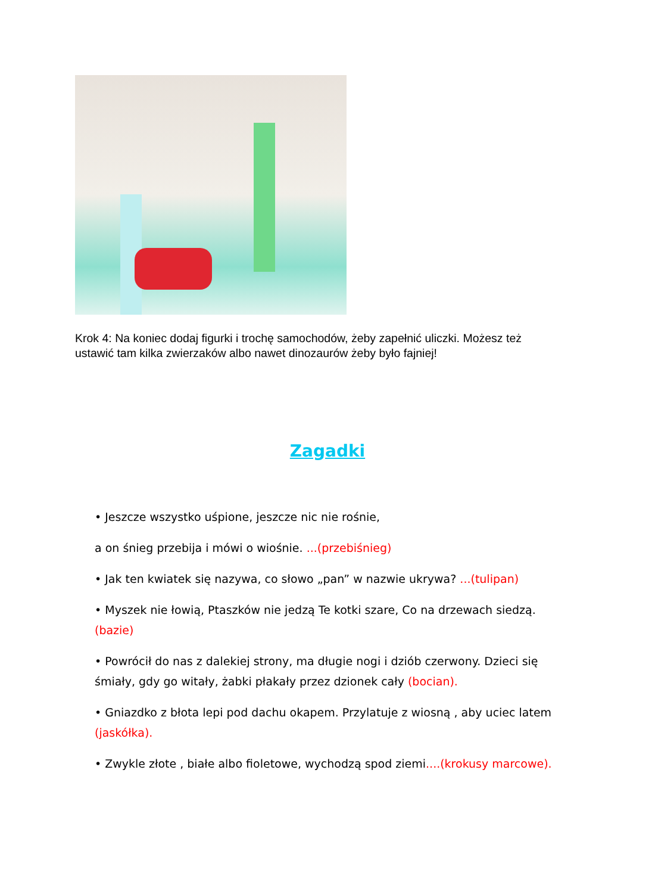Krok 4: Na koniec dodaj figurki i trochę samochodów, żeby zapełnić uliczki. Możesz też ustawić tam kilka zwierzaków albo nawet dinozaurów żeby było fajniej!
Zagadki
• Jeszcze wszystko uśpione, jeszcze nic nie rośnie,
a on śnieg przebija i mówi o wiośnie. ...(przebiśnieg)
• Jak ten kwiatek się nazywa, co słowo „pan” w nazwie ukrywa? ...(tulipan)
• Myszek nie łowią, Ptaszków nie jedzą Te kotki szare, Co na drzewach siedzą. (bazie)
• Powrócił do nas z dalekiej strony, ma długie nogi i dziób czerwony. Dzieci się śmiały, gdy go witały, żabki płakały przez dzionek cały (bocian).
• Gniazdko z błota lepi pod dachu okapem. Przylatuje z wiosną , aby uciec latem (jaskółka).
• Zwykle złote , białe albo fioletowe, wychodzą spod ziemi....(krokusy marcowe).